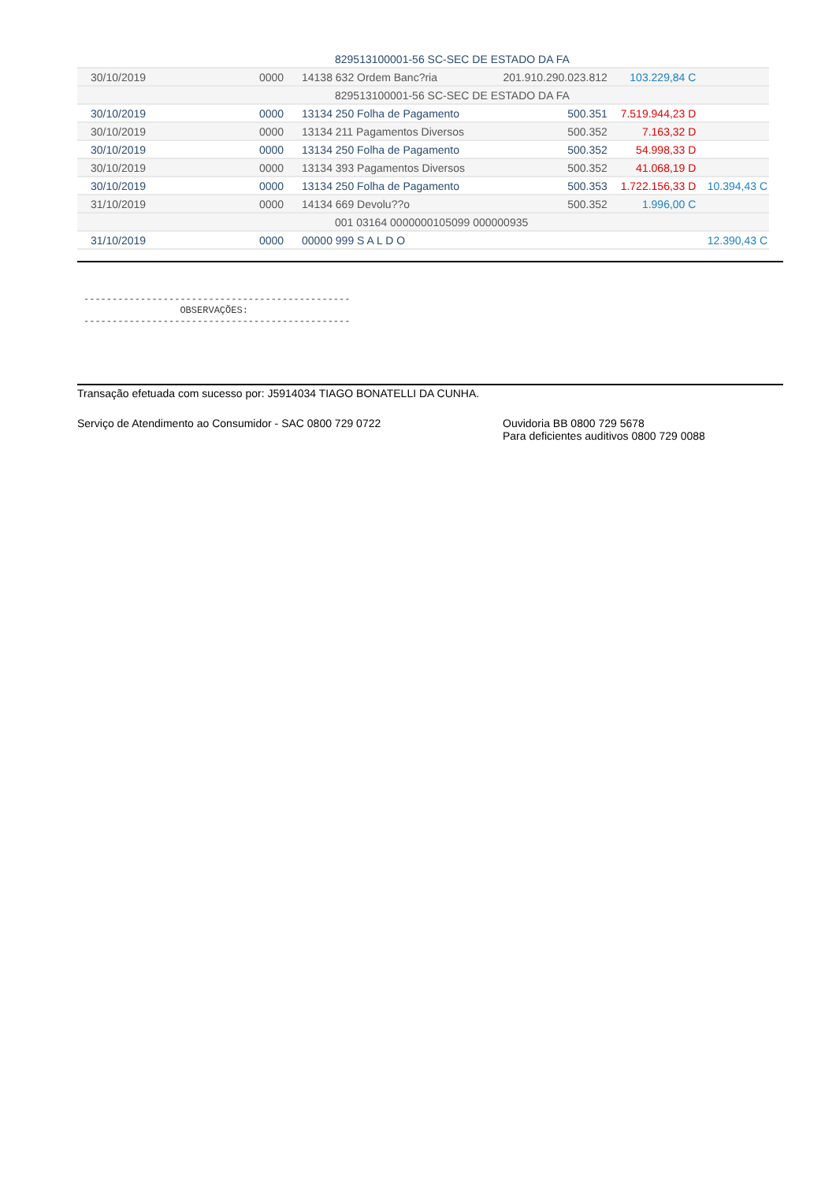| | | 829513100001-56 SC-SEC DE ESTADO DA FA | | | |
| 30/10/2019 | 0000 | 14138 632 Ordem Banc?ria | 201.910.290.023.812 | 103.229,84 C | |
| | | 829513100001-56 SC-SEC DE ESTADO DA FA | | | |
| 30/10/2019 | 0000 | 13134 250 Folha de Pagamento | 500.351 | 7.519.944,23 D | |
| 30/10/2019 | 0000 | 13134 211 Pagamentos Diversos | 500.352 | 7.163,32 D | |
| 30/10/2019 | 0000 | 13134 250 Folha de Pagamento | 500.352 | 54.998,33 D | |
| 30/10/2019 | 0000 | 13134 393 Pagamentos Diversos | 500.352 | 41.068,19 D | |
| 30/10/2019 | 0000 | 13134 250 Folha de Pagamento | 500.353 | 1.722.156,33 D | 10.394,43 C |
| 31/10/2019 | 0000 | 14134 669 Devolu??o | 500.352 | 1.996,00 C | |
| | | 001 03164 0000000105099 000000935 | | | |
| 31/10/2019 | 0000 | 00000 999 S A L D O | | | 12.390,43 C |
-----------------------------------------------
                 OBSERVAÇÕES:
-----------------------------------------------
Transação efetuada com sucesso por: J5914034 TIAGO BONATELLI DA CUNHA.
Serviço de Atendimento ao Consumidor - SAC 0800 729 0722 Ouvidoria BB 0800 729 5678
Para deficientes auditivos 0800 729 0088